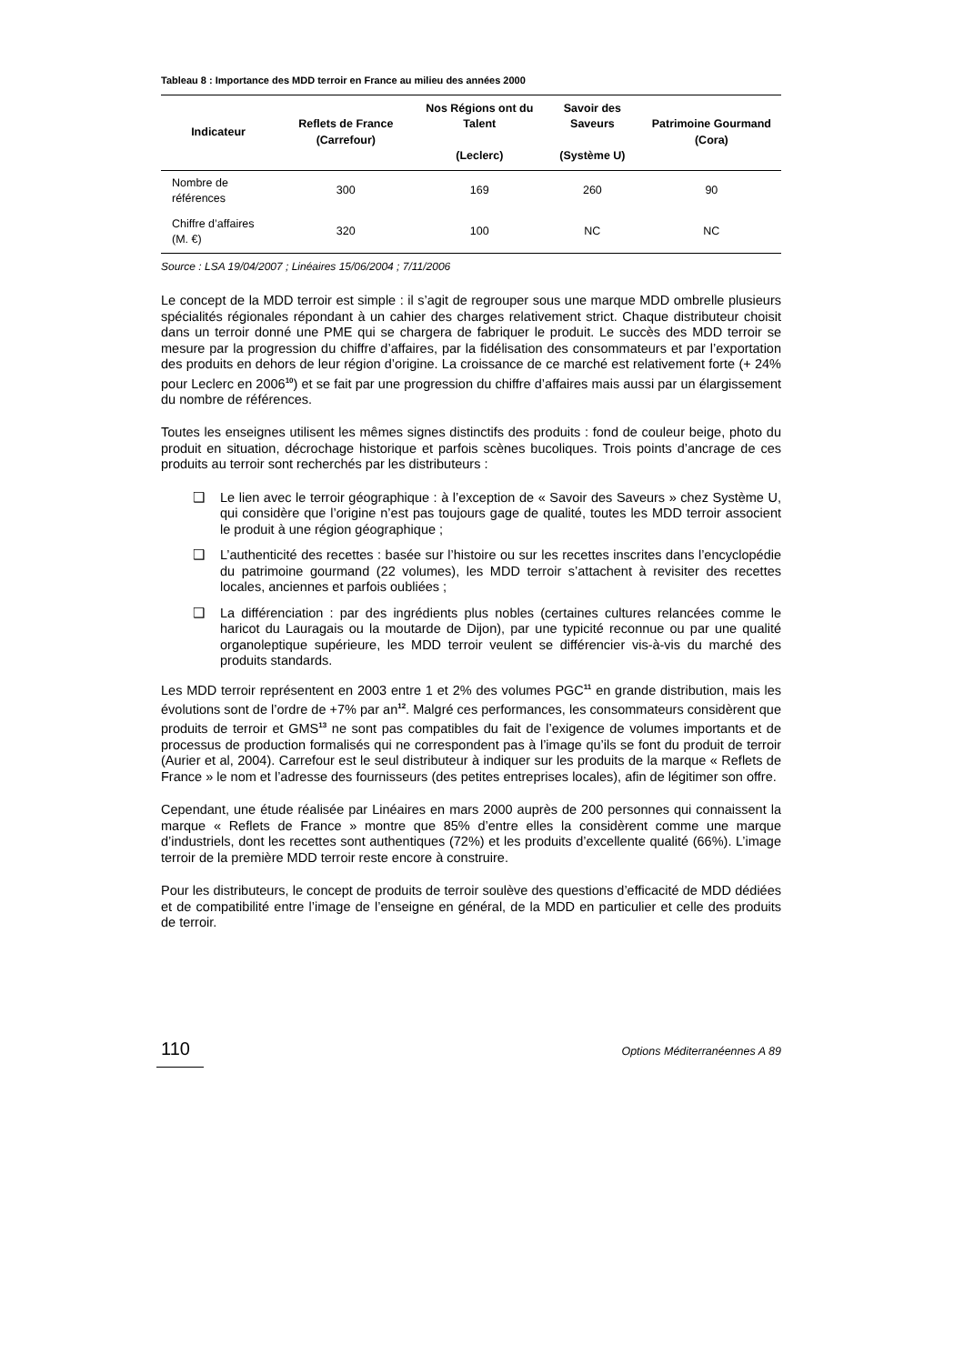Tableau 8 : Importance des MDD terroir en France au milieu des années 2000
| Indicateur | Reflets de France (Carrefour) | Nos Régions ont du Talent (Leclerc) | Savoir des Saveurs (Système U) | Patrimoine Gourmand (Cora) |
| --- | --- | --- | --- | --- |
| Nombre de références | 300 | 169 | 260 | 90 |
| Chiffre d’affaires (M. €) | 320 | 100 | NC | NC |
Source : LSA 19/04/2007 ; Linéaires 15/06/2004 ; 7/11/2006
Le concept de la MDD terroir est simple : il s’agit de regrouper sous une marque MDD ombrelle plusieurs spécialités régionales répondant à un cahier des charges relativement strict. Chaque distributeur choisit dans un terroir donné une PME qui se chargera de fabriquer le produit. Le succès des MDD terroir se mesure par la progression du chiffre d’affaires, par la fidélisation des consommateurs et par l’exportation des produits en dehors de leur région d’origine. La croissance de ce marché est relativement forte (+ 24% pour Leclerc en 2006<sup>10</sup>) et se fait par une progression du chiffre d’affaires mais aussi par un élargissement du nombre de références.
Toutes les enseignes utilisent les mêmes signes distinctifs des produits : fond de couleur beige, photo du produit en situation, décrochage historique et parfois scènes bucoliques. Trois points d’ancrage de ces produits au terroir sont recherchés par les distributeurs :
❑ Le lien avec le terroir géographique : à l’exception de « Savoir des Saveurs » chez Système U, qui considère que l’origine n’est pas toujours gage de qualité, toutes les MDD terroir associent le produit à une région géographique ;
❑ L’authenticité des recettes : basée sur l’histoire ou sur les recettes inscrites dans l’encyclopédie du patrimoine gourmand (22 volumes), les MDD terroir s’attachent à revisiter des recettes locales, anciennes et parfois oubliées ;
❑ La différenciation : par des ingrédients plus nobles (certaines cultures relancées comme le haricot du Lauragais ou la moutarde de Dijon), par une typicité reconnue ou par une qualité organoleptique supérieure, les MDD terroir veulent se différencier vis-à-vis du marché des produits standards.
Les MDD terroir représentent en 2003 entre 1 et 2% des volumes PGC<sup>11</sup> en grande distribution, mais les évolutions sont de l’ordre de +7% par an<sup>12</sup>. Malgré ces performances, les consommateurs considèrent que produits de terroir et GMS<sup>13</sup> ne sont pas compatibles du fait de l’exigence de volumes importants et de processus de production formalisés qui ne correspondent pas à l’image qu’ils se font du produit de terroir (Aurier et al, 2004). Carrefour est le seul distributeur à indiquer sur les produits de la marque « Reflets de France » le nom et l’adresse des fournisseurs (des petites entreprises locales), afin de légitimer son offre.
Cependant, une étude réalisée par Linéaires en mars 2000 auprès de 200 personnes qui connaissent la marque « Reflets de France » montre que 85% d’entre elles la considèrent comme une marque d’industriels, dont les recettes sont authentiques (72%) et les produits d’excellente qualité (66%). L’image terroir de la première MDD terroir reste encore à construire.
Pour les distributeurs, le concept de produits de terroir soulève des questions d’efficacité de MDD dédiées et de compatibilité entre l’image de l’enseigne en général, de la MDD en particulier et celle des produits de terroir.
110 Options Méditerranéennes A 89